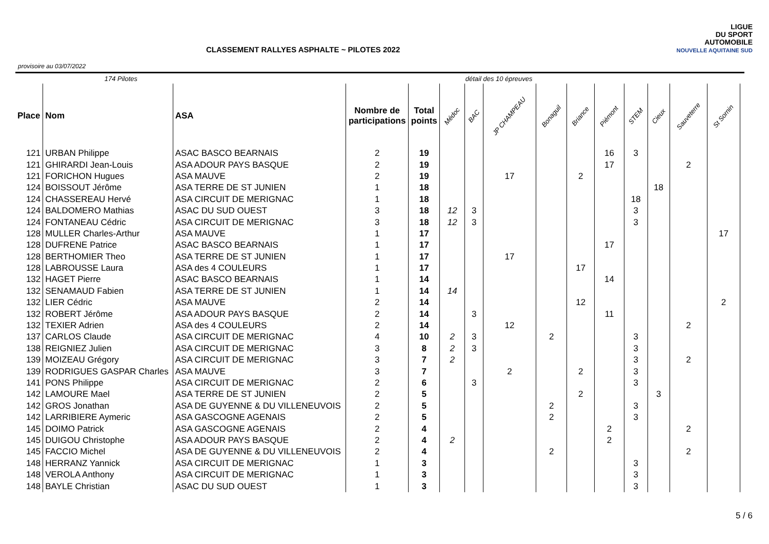CLASSEMENT RALLYES ASPHALTE ~ PILOTES 2022
provisoire au 03/07/2022
LIGUE
DU SPORT
AUTOMOBILE
NOUVELLE AQUITAINE SUD
| | 174 Pilotes | | | | détail des 10 épreuves | | | | | | | | | | |
| Place | Nom | ASA | Nombre de participations | Total points | Médoc | BAC | JP CHAMPEAU | Bonaguil | Briance | Piémont | STEM | Cieux | Sauveterre | St Sornin | |
| 121 | URBAN Philippe | ASAC BASCO BEARNAIS | 2 | 19 | | | | | | 16 | 3 | | | | |
| 121 | GHIRARDI Jean-Louis | ASA ADOUR PAYS BASQUE | 2 | 19 | | | | | | 17 | | | 2 | | |
| 121 | FORICHON Hugues | ASA MAUVE | 2 | 19 | | | 17 | | 2 | | | | | | |
| 124 | BOISSOUT Jérôme | ASA TERRE DE ST JUNIEN | 1 | 18 | | | | | | | | 18 | | | |
| 124 | CHASSEREAU Hervé | ASA CIRCUIT DE MERIGNAC | 1 | 18 | | | | | | | 18 | | | | |
| 124 | BALDOMERO Mathias | ASAC DU SUD OUEST | 3 | 18 | 12 | 3 | | | | | 3 | | | | |
| 124 | FONTANEAU Cédric | ASA CIRCUIT DE MERIGNAC | 3 | 18 | 12 | 3 | | | | | 3 | | | | |
| 128 | MULLER Charles-Arthur | ASA MAUVE | 1 | 17 | | | | | | | | | | 17 | |
| 128 | DUFRENE Patrice | ASAC BASCO BEARNAIS | 1 | 17 | | | | | | 17 | | | | | |
| 128 | BERTHOMIER Theo | ASA TERRE DE ST JUNIEN | 1 | 17 | | | 17 | | | | | | | | |
| 128 | LABROUSSE Laura | ASA des 4 COULEURS | 1 | 17 | | | | | 17 | | | | | | |
| 132 | HAGET Pierre | ASAC BASCO BEARNAIS | 1 | 14 | | | | | | 14 | | | | | |
| 132 | SENAMAUD Fabien | ASA TERRE DE ST JUNIEN | 1 | 14 | 14 | | | | | | | | | | |
| 132 | LIER Cédric | ASA MAUVE | 2 | 14 | | | | | 12 | | | | | 2 | |
| 132 | ROBERT Jérôme | ASA ADOUR PAYS BASQUE | 2 | 14 | | 3 | | | | 11 | | | | | |
| 132 | TEXIER Adrien | ASA des 4 COULEURS | 2 | 14 | | | 12 | | | | | | 2 | | |
| 137 | CARLOS Claude | ASA CIRCUIT DE MERIGNAC | 4 | 10 | 2 | 3 | | 2 | | | 3 | | | | |
| 138 | REIGNIEZ Julien | ASA CIRCUIT DE MERIGNAC | 3 | 8 | 2 | 3 | | | | | 3 | | | | |
| 139 | MOIZEAU Grégory | ASA CIRCUIT DE MERIGNAC | 3 | 7 | 2 | | | | | | 3 | | 2 | | |
| 139 | RODRIGUES GASPAR Charles | ASA MAUVE | 3 | 7 | | | 2 | | 2 | | 3 | | | | |
| 141 | PONS Philippe | ASA CIRCUIT DE MERIGNAC | 2 | 6 | | 3 | | | | | 3 | | | | |
| 142 | LAMOURE Mael | ASA TERRE DE ST JUNIEN | 2 | 5 | | | | | 2 | | | 3 | | | |
| 142 | GROS Jonathan | ASA DE GUYENNE & DU VILLENEUVOIS | 2 | 5 | | | | 2 | | | 3 | | | | |
| 142 | LARRIBIERE Aymeric | ASA GASCOGNE AGENAIS | 2 | 5 | | | | 2 | | | 3 | | | | |
| 145 | DOIMO Patrick | ASA GASCOGNE AGENAIS | 2 | 4 | | | | | | 2 | | | 2 | | |
| 145 | DUIGOU Christophe | ASA ADOUR PAYS BASQUE | 2 | 4 | 2 | | | | | 2 | | | | | |
| 145 | FACCIO Michel | ASA DE GUYENNE & DU VILLENEUVOIS | 2 | 4 | | | | 2 | | | | | 2 | | |
| 148 | HERRANZ Yannick | ASA CIRCUIT DE MERIGNAC | 1 | 3 | | | | | | | 3 | | | | |
| 148 | VEROLA Anthony | ASA CIRCUIT DE MERIGNAC | 1 | 3 | | | | | | | 3 | | | | |
| 148 | BAYLE Christian | ASAC DU SUD OUEST | 1 | 3 | | | | | | | 3 | | | | |
5 / 6